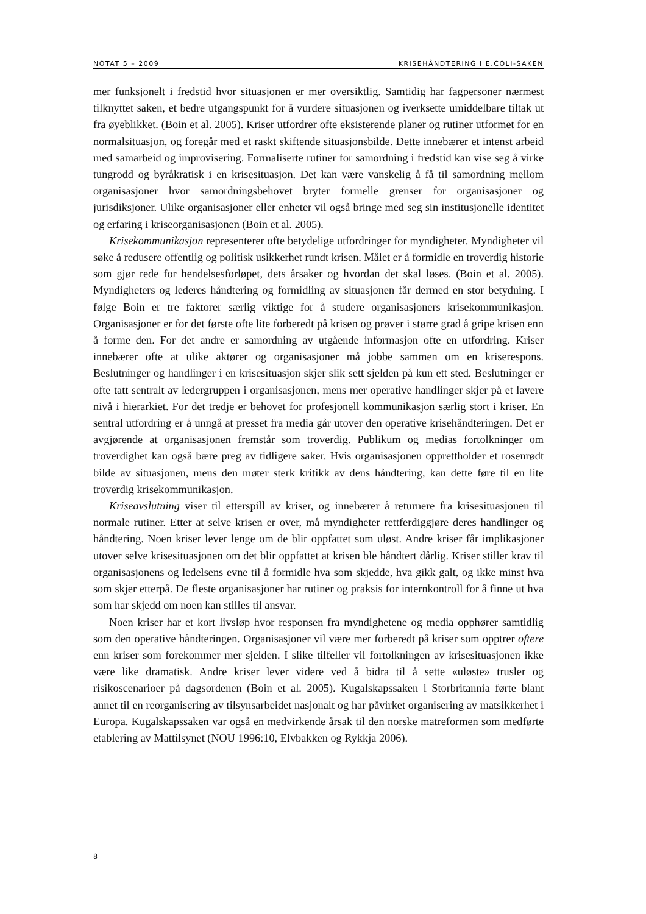NOTAT 5 – 2009 KRISEHÅNDTERING I E.COLI-SAKEN
mer funksjonelt i fredstid hvor situasjonen er mer oversiktlig. Samtidig har fagpersoner nærmest tilknyttet saken, et bedre utgangspunkt for å vurdere situasjonen og iverksette umiddelbare tiltak ut fra øyeblikket. (Boin et al. 2005). Kriser utfordrer ofte eksisterende planer og rutiner utformet for en normalsituasjon, og foregår med et raskt skiftende situasjonsbilde. Dette innebærer et intenst arbeid med samarbeid og improvisering. Formaliserte rutiner for samordning i fredstid kan vise seg å virke tungrodd og byråkratisk i en krisesituasjon. Det kan være vanskelig å få til samordning mellom organisasjoner hvor samordningsbehovet bryter formelle grenser for organisasjoner og jurisdiksjoner. Ulike organisasjoner eller enheter vil også bringe med seg sin institusjonelle identitet og erfaring i kriseorganisasjonen (Boin et al. 2005).
Krisekommunikasjon representerer ofte betydelige utfordringer for myndigheter. Myndigheter vil søke å redusere offentlig og politisk usikkerhet rundt krisen. Målet er å formidle en troverdig historie som gjør rede for hendelsesforløpet, dets årsaker og hvordan det skal løses. (Boin et al. 2005). Myndigheters og lederes håndtering og formidling av situasjonen får dermed en stor betydning. I følge Boin er tre faktorer særlig viktige for å studere organisasjoners krisekommunikasjon. Organisasjoner er for det første ofte lite forberedt på krisen og prøver i større grad å gripe krisen enn å forme den. For det andre er samordning av utgående informasjon ofte en utfordring. Kriser innebærer ofte at ulike aktører og organisasjoner må jobbe sammen om en kriserespons. Beslutninger og handlinger i en krisesituasjon skjer slik sett sjelden på kun ett sted. Beslutninger er ofte tatt sentralt av ledergruppen i organisasjonen, mens mer operative handlinger skjer på et lavere nivå i hierarkiet. For det tredje er behovet for profesjonell kommunikasjon særlig stort i kriser. En sentral utfordring er å unngå at presset fra media går utover den operative krisehåndteringen. Det er avgjørende at organisasjonen fremstår som troverdig. Publikum og medias fortolkninger om troverdighet kan også bære preg av tidligere saker. Hvis organisasjonen opprettholder et rosenrødt bilde av situasjonen, mens den møter sterk kritikk av dens håndtering, kan dette føre til en lite troverdig krisekommunikasjon.
Kriseavslutning viser til etterspill av kriser, og innebærer å returnere fra krisesituasjonen til normale rutiner. Etter at selve krisen er over, må myndigheter rettferdiggjøre deres handlinger og håndtering. Noen kriser lever lenge om de blir oppfattet som uløst. Andre kriser får implikasjoner utover selve krisesituasjonen om det blir oppfattet at krisen ble håndtert dårlig. Kriser stiller krav til organisasjonens og ledelsens evne til å formidle hva som skjedde, hva gikk galt, og ikke minst hva som skjer etterpå. De fleste organisasjoner har rutiner og praksis for internkontroll for å finne ut hva som har skjedd om noen kan stilles til ansvar.
Noen kriser har et kort livsløp hvor responsen fra myndighetene og media opphører samtidlig som den operative håndteringen. Organisasjoner vil være mer forberedt på kriser som opptrer oftere enn kriser som forekommer mer sjelden. I slike tilfeller vil fortolkningen av krisesituasjonen ikke være like dramatisk. Andre kriser lever videre ved å bidra til å sette «uløste» trusler og risikoscenarioer på dagsordenen (Boin et al. 2005). Kugalskapssaken i Storbritannia førte blant annet til en reorganisering av tilsynsarbeidet nasjonalt og har påvirket organisering av matsikkerhet i Europa. Kugalskapssaken var også en medvirkende årsak til den norske matreformen som medførte etablering av Mattilsynet (NOU 1996:10, Elvbakken og Rykkja 2006).
8